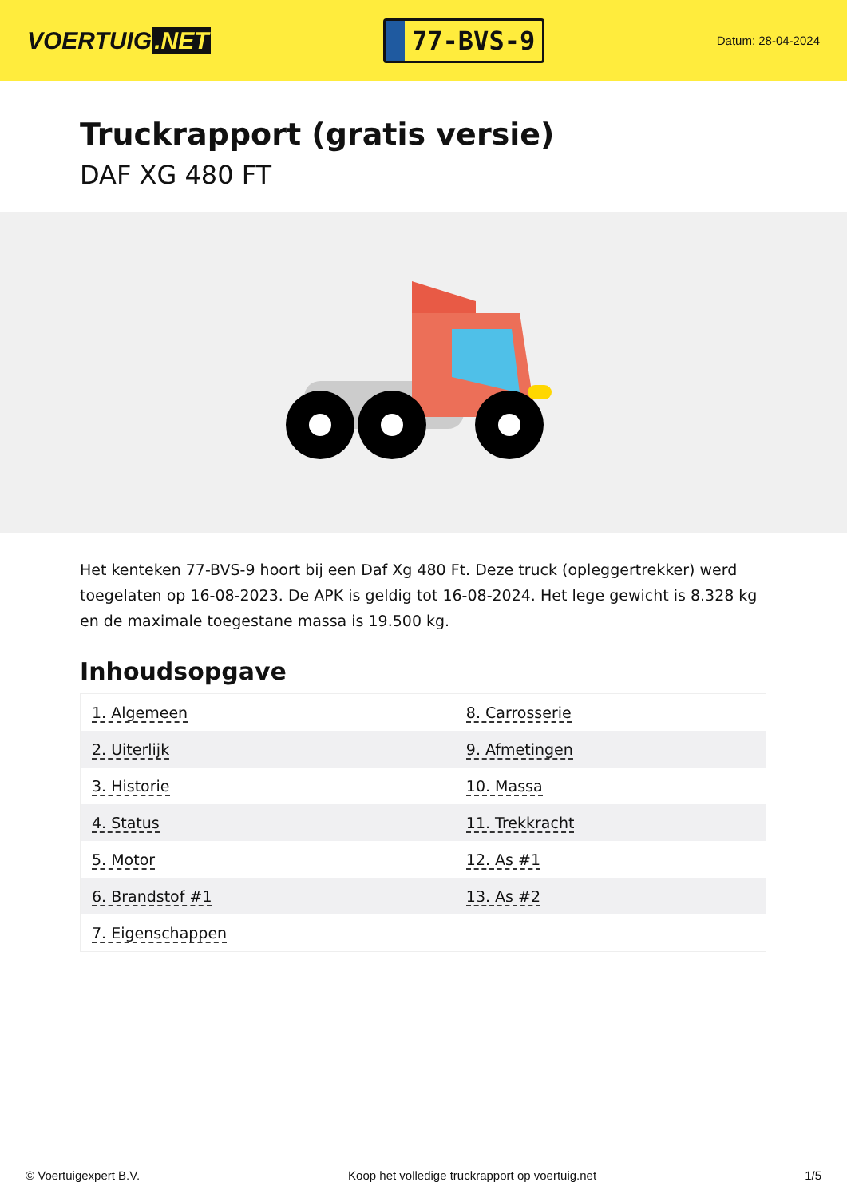VOERTUIG.NET
77-BVS-9
Datum: 28-04-2024
Truckrapport (gratis versie)
DAF XG 480 FT
Het kenteken 77-BVS-9 hoort bij een Daf Xg 480 Ft. Deze truck (opleggertrekker) werd toegelaten op 16-08-2023. De APK is geldig tot 16-08-2024. Het lege gewicht is 8.328 kg en de maximale toegestane massa is 19.500 kg.
Inhoudsopgave
| 1. Algemeen | 8. Carrosserie |
| 2. Uiterlijk | 9. Afmetingen |
| 3. Historie | 10. Massa |
| 4. Status | 11. Trekkracht |
| 5. Motor | 12. As #1 |
| 6. Brandstof #1 | 13. As #2 |
| 7. Eigenschappen | |
© Voertuigexpert B.V. Koop het volledige truckrapport op voertuig.net 1/5